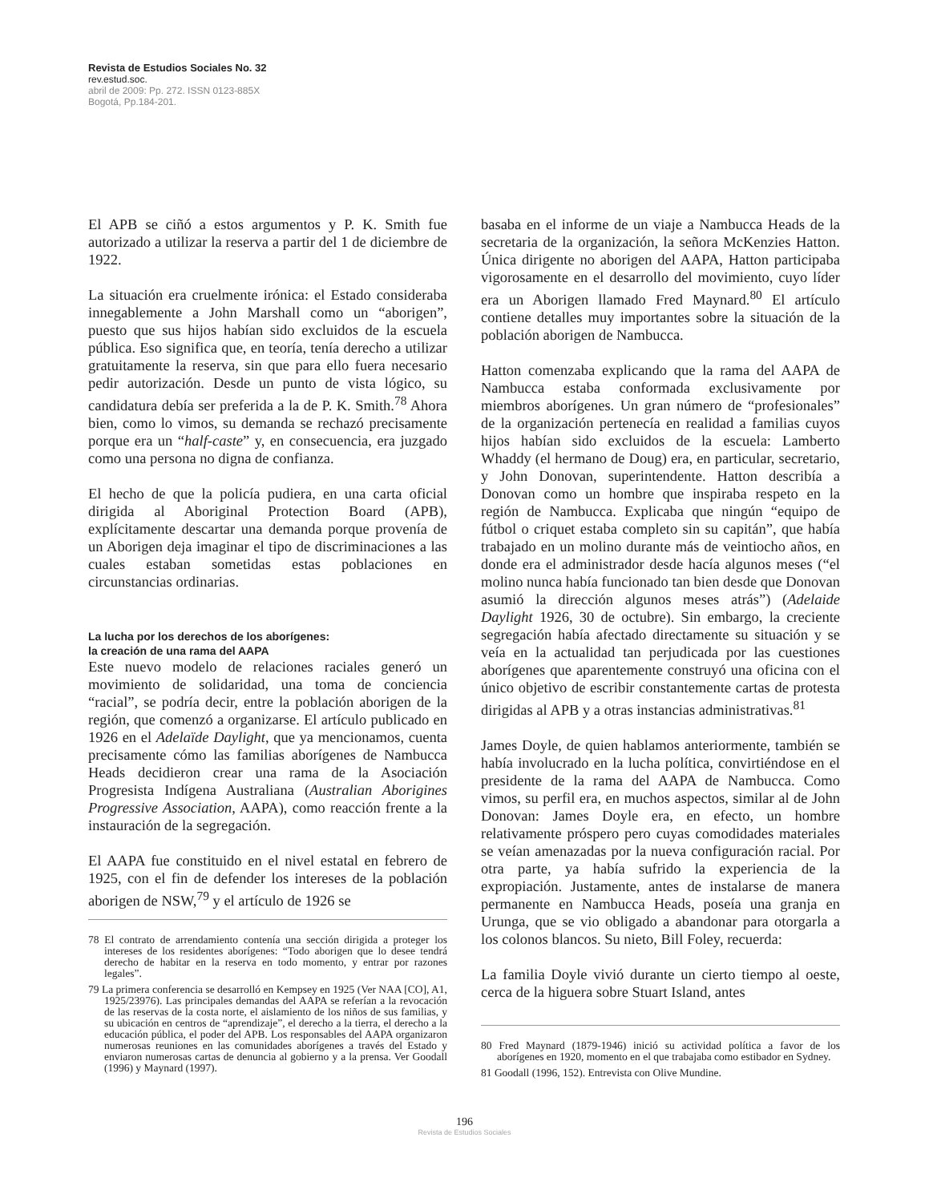Revista de Estudios Sociales No. 32
rev.estud.soc.
abril de 2009: Pp. 272. ISSN 0123-885X
Bogotá, Pp.184-201.
El APB se ciñó a estos argumentos y P. K. Smith fue autorizado a utilizar la reserva a partir del 1 de diciembre de 1922.
La situación era cruelmente irónica: el Estado consideraba innegablemente a John Marshall como un “aborigen”, puesto que sus hijos habían sido excluidos de la escuela pública. Eso significa que, en teoría, tenía derecho a utilizar gratuitamente la reserva, sin que para ello fuera necesario pedir autorización. Desde un punto de vista lógico, su candidatura debía ser preferida a la de P. K. Smith.<sup>78</sup> Ahora bien, como lo vimos, su demanda se rechazó precisamente porque era un “half-caste” y, en consecuencia, era juzgado como una persona no digna de confianza.
El hecho de que la policía pudiera, en una carta oficial dirigida al Aboriginal Protection Board (APB), explícitamente descartar una demanda porque provenía de un Aborigen deja imaginar el tipo de discriminaciones a las cuales estaban sometidas estas poblaciones en circunstancias ordinarias.
La lucha por los derechos de los aborígenes:
la creación de una rama del AAPA
Este nuevo modelo de relaciones raciales generó un movimiento de solidaridad, una toma de conciencia “racial”, se podría decir, entre la población aborigen de la región, que comenzó a organizarse. El artículo publicado en 1926 en el Adelaïde Daylight, que ya mencionamos, cuenta precisamente cómo las familias aborígenes de Nambucca Heads decidieron crear una rama de la Asociación Progresista Indígena Australiana (Australian Aborigines Progressive Association, AAPA), como reacción frente a la instauración de la segregación.
El AAPA fue constituido en el nivel estatal en febrero de 1925, con el fin de defender los intereses de la población aborigen de NSW,<sup>79</sup> y el artículo de 1926 se
78 El contrato de arrendamiento contenía una sección dirigida a proteger los intereses de los residentes aborígenes: “Todo aborigen que lo desee tendrá derecho de habitar en la reserva en todo momento, y entrar por razones legales”.
79 La primera conferencia se desarrolló en Kempsey en 1925 (Ver NAA [CO], A1, 1925/23976). Las principales demandas del AAPA se referían a la revocación de las reservas de la costa norte, el aislamiento de los niños de sus familias, y su ubicación en centros de “aprendizaje”, el derecho a la tierra, el derecho a la educación pública, el poder del APB. Los responsables del AAPA organizaron numerosas reuniones en las comunidades aborígenes a través del Estado y enviaron numerosas cartas de denuncia al gobierno y a la prensa. Ver Goodall (1996) y Maynard (1997).
basaba en el informe de un viaje a Nambucca Heads de la secretaria de la organización, la señora McKenzies Hatton. Única dirigente no aborigen del AAPA, Hatton participaba vigorosamente en el desarrollo del movimiento, cuyo líder era un Aborigen llamado Fred Maynard.<sup>80</sup> El artículo contiene detalles muy importantes sobre la situación de la población aborigen de Nambucca.
Hatton comenzaba explicando que la rama del AAPA de Nambucca estaba conformada exclusivamente por miembros aborígenes. Un gran número de “profesionales” de la organización pertenecía en realidad a familias cuyos hijos habían sido excluidos de la escuela: Lamberto Whaddy (el hermano de Doug) era, en particular, secretario, y John Donovan, superintendente. Hatton describía a Donovan como un hombre que inspiraba respeto en la región de Nambucca. Explicaba que ningún “equipo de fútbol o criquet estaba completo sin su capitán”, que había trabajado en un molino durante más de veintiocho años, en donde era el administrador desde hacía algunos meses (“el molino nunca había funcionado tan bien desde que Donovan asumió la dirección algunos meses atrás”) (Adelaide Daylight 1926, 30 de octubre). Sin embargo, la creciente segregación había afectado directamente su situación y se veía en la actualidad tan perjudicada por las cuestiones aborígenes que aparentemente construyó una oficina con el único objetivo de escribir constantemente cartas de protesta dirigidas al APB y a otras instancias administrativas.<sup>81</sup>
James Doyle, de quien hablamos anteriormente, también se había involucrado en la lucha política, convirtiéndose en el presidente de la rama del AAPA de Nambucca. Como vimos, su perfil era, en muchos aspectos, similar al de John Donovan: James Doyle era, en efecto, un hombre relativamente próspero pero cuyas comodidades materiales se veían amenazadas por la nueva configuración racial. Por otra parte, ya había sufrido la experiencia de la expropiación. Justamente, antes de instalarse de manera permanente en Nambucca Heads, poseía una granja en Urunga, que se vio obligado a abandonar para otorgarla a los colonos blancos. Su nieto, Bill Foley, recuerda:
La familia Doyle vivió durante un cierto tiempo al oeste, cerca de la higuera sobre Stuart Island, antes
80 Fred Maynard (1879-1946) inició su actividad política a favor de los aborígenes en 1920, momento en el que trabajaba como estibador en Sydney.
81 Goodall (1996, 152). Entrevista con Olive Mundine.
196
Revista de Estudios Sociales